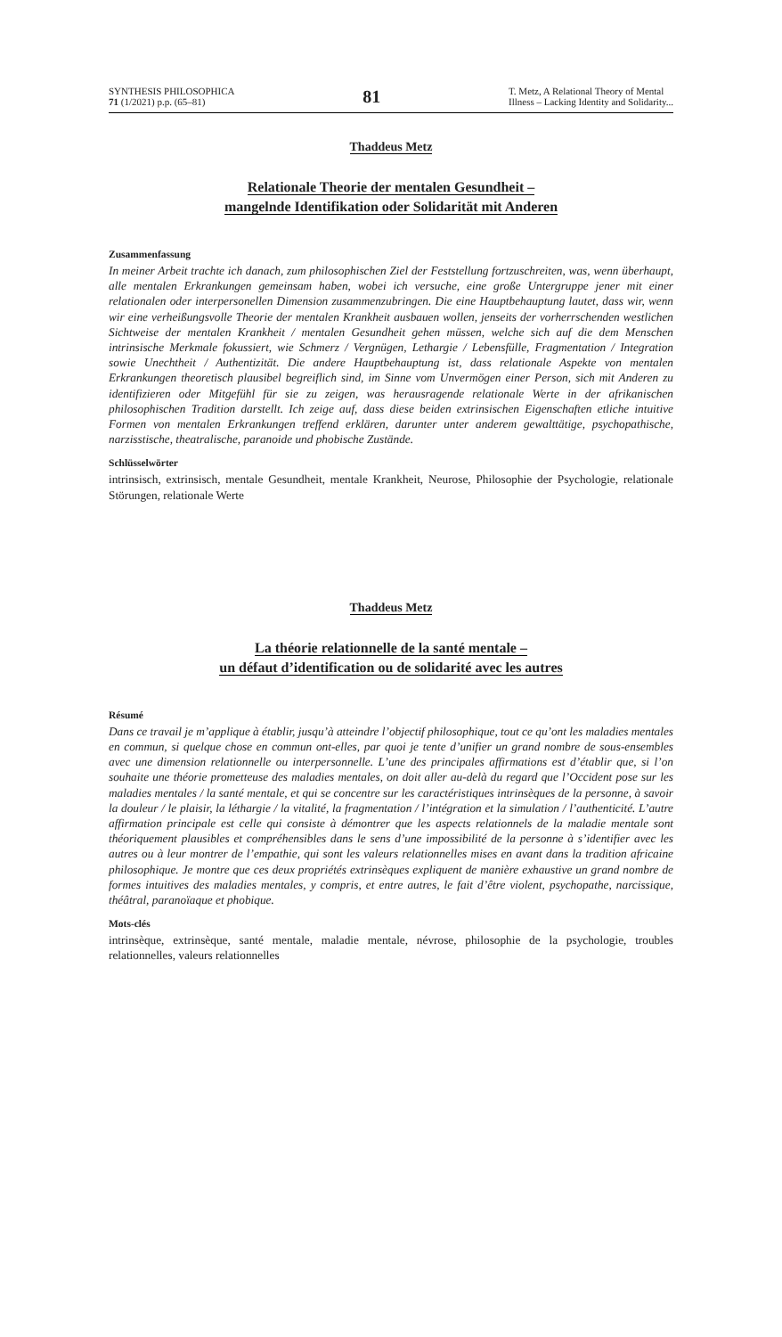SYNTHESIS PHILOSOPHICA
71 (1/2021) p.p. (65–81)
81
T. Metz, A Relational Theory of Mental
Illness – Lacking Identity and Solidarity...
Thaddeus Metz
Relationale Theorie der mentalen Gesundheit –
mangelnde Identifikation oder Solidarität mit Anderen
Zusammenfassung
In meiner Arbeit trachte ich danach, zum philosophischen Ziel der Feststellung fortzuschreiten, was, wenn überhaupt, alle mentalen Erkrankungen gemeinsam haben, wobei ich versuche, eine große Untergruppe jener mit einer relationalen oder interpersonellen Dimension zusammenzubringen. Die eine Hauptbehauptung lautet, dass wir, wenn wir eine verheißungsvolle Theorie der mentalen Krankheit ausbauen wollen, jenseits der vorherrschenden westlichen Sichtweise der mentalen Krankheit / mentalen Gesundheit gehen müssen, welche sich auf die dem Menschen intrinsische Merkmale fokussiert, wie Schmerz / Vergnügen, Lethargie / Lebensfülle, Fragmentation / Integration sowie Unechtheit / Authentizität. Die andere Hauptbehauptung ist, dass relationale Aspekte von mentalen Erkrankungen theoretisch plausibel begreiflich sind, im Sinne vom Unvermögen einer Person, sich mit Anderen zu identifizieren oder Mitgefühl für sie zu zeigen, was herausragende relationale Werte in der afrikanischen philosophischen Tradition darstellt. Ich zeige auf, dass diese beiden extrinsischen Eigenschaften etliche intuitive Formen von mentalen Erkrankungen treffend erklären, darunter unter anderem gewalttätige, psychopathische, narzisstische, theatralische, paranoide und phobische Zustände.
Schlüsselwörter
intrinsisch, extrinsisch, mentale Gesundheit, mentale Krankheit, Neurose, Philosophie der Psychologie, relationale Störungen, relationale Werte
Thaddeus Metz
La théorie relationnelle de la santé mentale –
un défaut d’identification ou de solidarité avec les autres
Résumé
Dans ce travail je m’applique à établir, jusqu’à atteindre l’objectif philosophique, tout ce qu’ont les maladies mentales en commun, si quelque chose en commun ont-elles, par quoi je tente d’unifier un grand nombre de sous-ensembles avec une dimension relationnelle ou interpersonnelle. L’une des principales affirmations est d’établir que, si l’on souhaite une théorie prometteuse des maladies mentales, on doit aller au-delà du regard que l’Occident pose sur les maladies mentales / la santé mentale, et qui se concentre sur les caractéristiques intrinsèques de la personne, à savoir la douleur / le plaisir, la léthargie / la vitalité, la fragmentation / l’intégration et la simulation / l’authenticité. L’autre affirmation principale est celle qui consiste à démontrer que les aspects relationnels de la maladie mentale sont théoriquement plausibles et compréhensibles dans le sens d’une impossibilité de la personne à s’identifier avec les autres ou à leur montrer de l’empathie, qui sont les valeurs relationnelles mises en avant dans la tradition africaine philosophique. Je montre que ces deux propriétés extrinsèques expliquent de manière exhaustive un grand nombre de formes intuitives des maladies mentales, y compris, et entre autres, le fait d’être violent, psychopathe, narcissique, théâtral, paranoïaque et phobique.
Mots-clés
intrinsèque, extrinsèque, santé mentale, maladie mentale, névrose, philosophie de la psychologie, troubles relationnelles, valeurs relationnelles